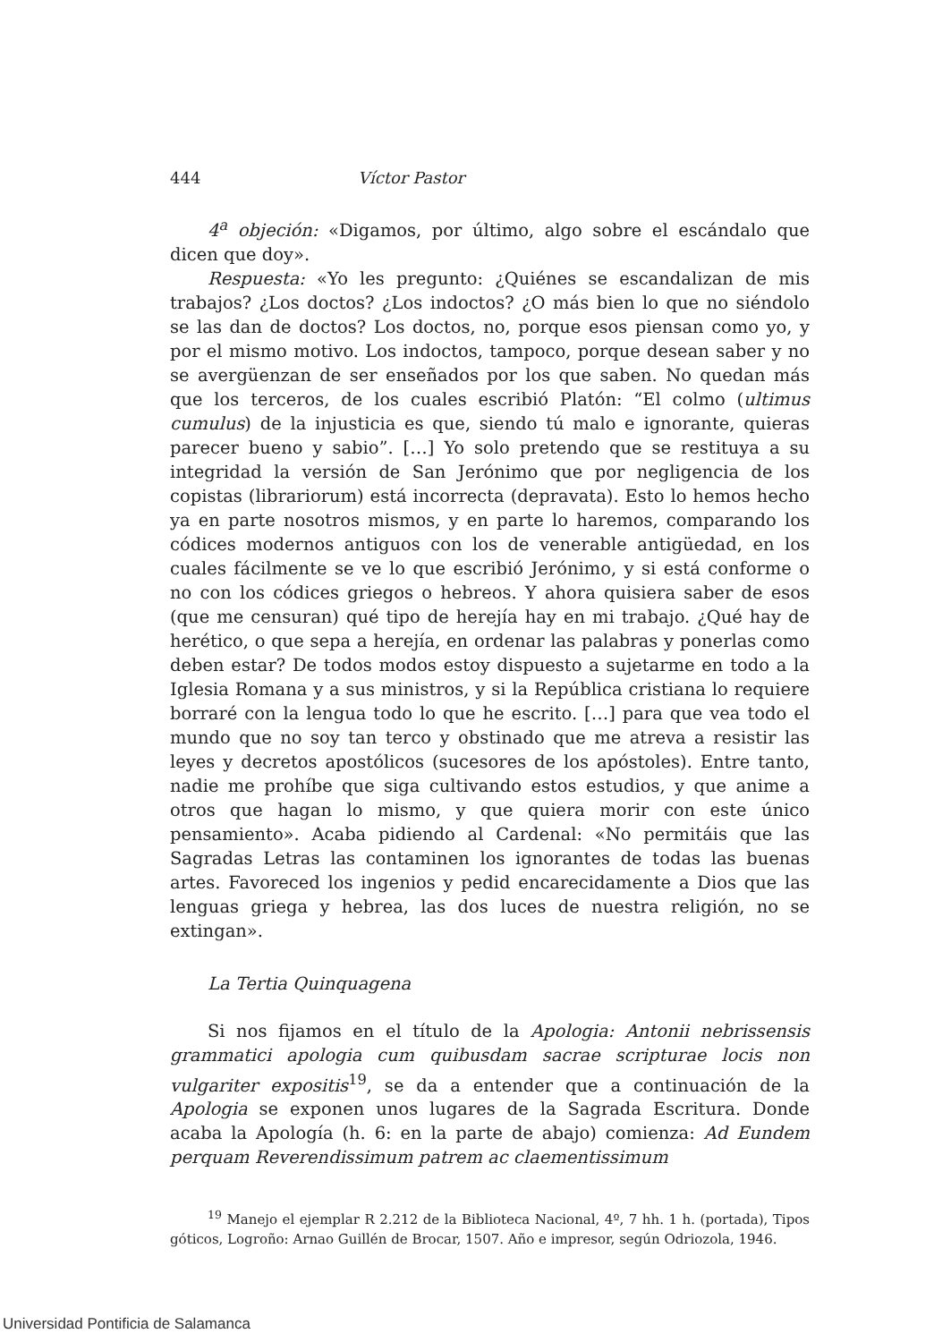444 Víctor Pastor
4<sup>a</sup> objeción: «Digamos, por último, algo sobre el escándalo que dicen que doy».
Respuesta: «Yo les pregunto: ¿Quiénes se escandalizan de mis trabajos? ¿Los doctos? ¿Los indoctos? ¿O más bien lo que no siéndolo se las dan de doctos? Los doctos, no, porque esos piensan como yo, y por el mismo motivo. Los indoctos, tampoco, porque desean saber y no se avergüenzan de ser enseñados por los que saben. No quedan más que los terceros, de los cuales escribió Platón: “El colmo (ultimus cumulus) de la injusticia es que, siendo tú malo e ignorante, quieras parecer bueno y sabio”. […] Yo solo pretendo que se restituya a su integridad la versión de San Jerónimo que por negligencia de los copistas (librariorum) está incorrecta (depravata). Esto lo hemos hecho ya en parte nosotros mismos, y en parte lo haremos, comparando los códices modernos antiguos con los de venerable antigüedad, en los cuales fácilmente se ve lo que escribió Jerónimo, y si está conforme o no con los códices griegos o hebreos. Y ahora quisiera saber de esos (que me censuran) qué tipo de herejía hay en mi trabajo. ¿Qué hay de herético, o que sepa a herejía, en ordenar las palabras y ponerlas como deben estar? De todos modos estoy dispuesto a sujetarme en todo a la Iglesia Romana y a sus ministros, y si la República cristiana lo requiere borraré con la lengua todo lo que he escrito. […] para que vea todo el mundo que no soy tan terco y obstinado que me atreva a resistir las leyes y decretos apostólicos (sucesores de los apóstoles). Entre tanto, nadie me prohíbe que siga cultivando estos estudios, y que anime a otros que hagan lo mismo, y que quiera morir con este único pensamiento». Acaba pidiendo al Cardenal: «No permitáis que las Sagradas Letras las contaminen los ignorantes de todas las buenas artes. Favoreced los ingenios y pedid encarecidamente a Dios que las lenguas griega y hebrea, las dos luces de nuestra religión, no se extingan».
La Tertia Quinquagena
Si nos fijamos en el título de la Apologia: Antonii nebrissensis grammatici apologia cum quibusdam sacrae scripturae locis non vulgariter expositis<sup>19</sup>, se da a entender que a continuación de la Apologia se exponen unos lugares de la Sagrada Escritura. Donde acaba la Apología (h. 6: en la parte de abajo) comienza: Ad Eundem perquam Reverendissimum patrem ac claementissimum
<sup>19</sup> Manejo el ejemplar R 2.212 de la Biblioteca Nacional, 4º, 7 hh. 1 h. (portada), Tipos góticos, Logroño: Arnao Guillén de Brocar, 1507. Año e impresor, según Odriozola, 1946.
Universidad Pontificia de Salamanca